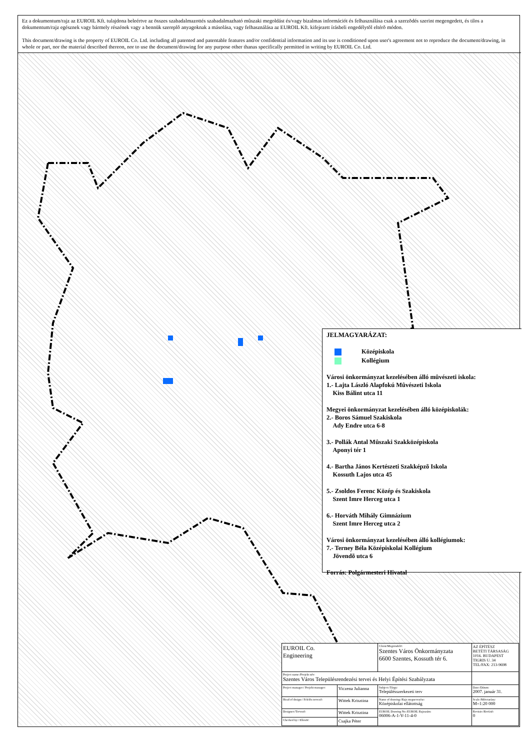Ez a dokumentum/rajz az EUROIL Kft. tulajdona beleértve az összes szabadalmazottés szabadalmazható mûszaki megoldást és/vagy bizalmas információt és felhasználása csak a szerzõdés szerint megengedett, és tilos a dokumentum/rajz egésznek vagy bármely részének vagy a bennük szereplõ anyagoknak a másolása, vagy felhasználása az EUROIL Kft. kifejezett írásbeli engedélytõl eltérõ módon.
This document/drawing is the property of EUROIL Co. Ltd. including all patented and patentable features and/or confidential information and its use is conditioned upon user's agreement not to reproduce the document/drawing, in whole or part, nor the material described thereon, nor to use the document/drawing for any purpose other thanas specifically permitted in writing by EUROIL Co. Ltd.
JELMAGYARÁZAT:
Középiskola
Kollégium
Városi önkormányzat kezelésében álló mûvészeti iskola:
1.- Lajta László Alapfokú Mûvészeti Iskola
Kiss Bálint utca 11
Megyei önkormányzat kezelésében álló középiskolák:
2.- Boros Sámuel Szakiskola
Ady Endre utca 6-8
3.- Pollák Antal Mûszaki Szakközépiskola
Aponyi tér 1
4.- Bartha János Kertészeti Szakképzõ Iskola
Kossuth Lajos utca 45
5.- Zsoldos Ferenc Közép és Szakiskola
Szent Imre Herceg utca 1
6.- Horváth Mihály Gimnázium
Szent Imre Herceg utca 2
Városi önkormányzat kezelésében álló kollégiumok:
7.- Terney Béla Középiskolai Kollégium
Jövendõ utca 6
Forrás: Polgármesteri Hivatal
| EUROIL Co. Engineering | | Client/Megrendelõ: Szentes Város Önkormányzata 6600 Szentes, Kossuth tér 6. | AZ ÉPÍTÉSZ BETÉTI TÁRSASÁG 1016. BUDAPEST TIGRIS U. 34 TEL/FAX: 213-9698 |
| Project name:/Projekt név: Szentes Város Településrendezési tervei és Helyi Építési Szabályzata | | | |
| Project manager:/ Projekt manager: | Viczena Julianna | Subject:/Tárgy: Településszerkezeti terv | Date:/Dátum: 2007. január 31. |
| Head of design:/ Felelõs tervezõ: | Wittek Krisztina | Name of drawing:/Rajz megnevezése: Középiskolai ellátottság | Scale:/Méretarány: M=1:20 000 |
| Designer:/Tervezõ: | Wittek Krisztina | EUROIL Drawing No./EUROIL Rajzszám: 06006-A-1-V-11-4-0 | Revisio:/Revízió: 0 |
| Checked by:/ Ellenõr: | Csajka Péter | | |